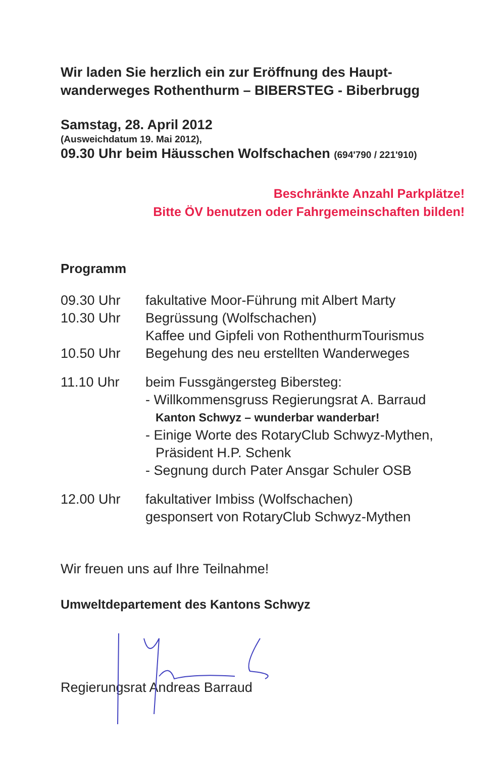Wir laden Sie herzlich ein zur Eröffnung des Haupt-
wanderweges Rothenthurm – BIBERSTEG - Biberbrugg
Samstag, 28. April 2012
(Ausweichdatum 19. Mai 2012),
09.30 Uhr beim Häusschen Wolfschachen (694'790 / 221'910)
Beschränkte Anzahl Parkplätze!
Bitte ÖV benutzen oder Fahrgemeinschaften bilden!
Programm
| 09.30 Uhr | fakultative Moor-Führung mit Albert Marty |
| 10.30 Uhr | Begrüssung (Wolfschachen) Kaffee und Gipfeli von RothenthurmTourismus |
| 10.50 Uhr | Begehung des neu erstellten Wanderweges |
| 11.10 Uhr | beim Fussgängersteg Bibersteg: - Willkommensgruss Regierungsrat A. Barraud Kanton Schwyz – wunderbar wanderbar! - Einige Worte des RotaryClub Schwyz-Mythen, Präsident H.P. Schenk - Segnung durch Pater Ansgar Schuler OSB |
| 12.00 Uhr | fakultativer Imbiss (Wolfschachen) gesponsert von RotaryClub Schwyz-Mythen |
Wir freuen uns auf Ihre Teilnahme!
Umweltdepartement des Kantons Schwyz
Regierungsrat Andreas Barraud